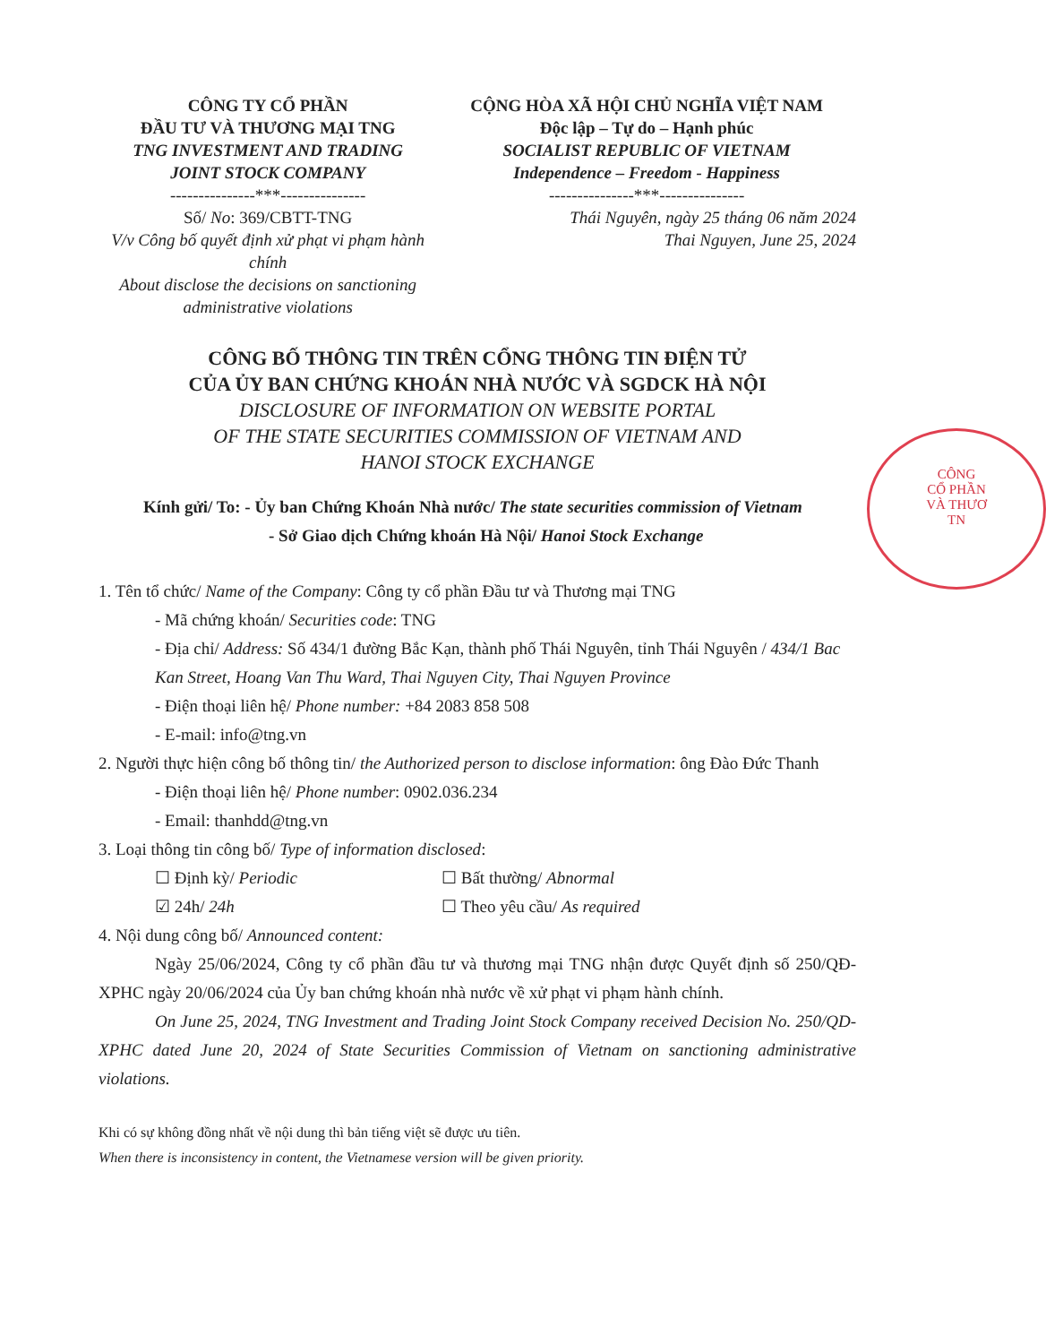CÔNG TY CỔ PHẦN
ĐẦU TƯ VÀ THƯƠNG MẠI TNG
TNG INVESTMENT AND TRADING
JOINT STOCK COMPANY
---------------***---------------
Số/ No: 369/CBTT-TNG
V/v Công bố quyết định xử phạt vi phạm hành chính
About disclose the decisions on sanctioning administrative violations
CỘNG HÒA XÃ HỘI CHỦ NGHĨA VIỆT NAM
Độc lập – Tự do – Hạnh phúc
SOCIALIST REPUBLIC OF VIETNAM
Independence – Freedom - Happiness
---------------***---------------
Thái Nguyên, ngày 25 tháng 06 năm 2024
Thai Nguyen, June 25, 2024
CÔNG BỐ THÔNG TIN TRÊN CỔNG THÔNG TIN ĐIỆN TỬ
CỦA ỦY BAN CHỨNG KHOÁN NHÀ NƯỚC VÀ SGDCK HÀ NỘI
DISCLOSURE OF INFORMATION ON WEBSITE PORTAL
OF THE STATE SECURITIES COMMISSION OF VIETNAM AND
HANOI STOCK EXCHANGE
Kính gửi/ To: - Ủy ban Chứng Khoán Nhà nước/ The state securities commission of Vietnam
- Sở Giao dịch Chứng khoán Hà Nội/ Hanoi Stock Exchange
1. Tên tổ chức/ Name of the Company: Công ty cổ phần Đầu tư và Thương mại TNG
- Mã chứng khoán/ Securities code: TNG
- Địa chỉ/ Address: Số 434/1 đường Bắc Kạn, thành phố Thái Nguyên, tỉnh Thái Nguyên / 434/1 Bac Kan Street, Hoang Van Thu Ward, Thai Nguyen City, Thai Nguyen Province
- Điện thoại liên hệ/ Phone number: +84 2083 858 508
- E-mail: info@tng.vn
2. Người thực hiện công bố thông tin/ the Authorized person to disclose information: ông Đào Đức Thanh
- Điện thoại liên hệ/ Phone number: 0902.036.234
- Email: thanhdd@tng.vn
3. Loại thông tin công bố/ Type of information disclosed:
☐ Định kỳ/ Periodic ☐ Bất thường/ Abnormal
☑ 24h/ 24h ☐ Theo yêu cầu/ As required
4. Nội dung công bố/ Announced content:
Ngày 25/06/2024, Công ty cổ phần đầu tư và thương mại TNG nhận được Quyết định số 250/QĐ-XPHC ngày 20/06/2024 của Ủy ban chứng khoán nhà nước về xử phạt vi phạm hành chính.
On June 25, 2024, TNG Investment and Trading Joint Stock Company received Decision No. 250/QD-XPHC dated June 20, 2024 of State Securities Commission of Vietnam on sanctioning administrative violations.
Khi có sự không đồng nhất về nội dung thì bản tiếng việt sẽ được ưu tiên.
When there is inconsistency in content, the Vietnamese version will be given priority.
CÔNG
CỔ PHẦN
VÀ THƯƠ
TN